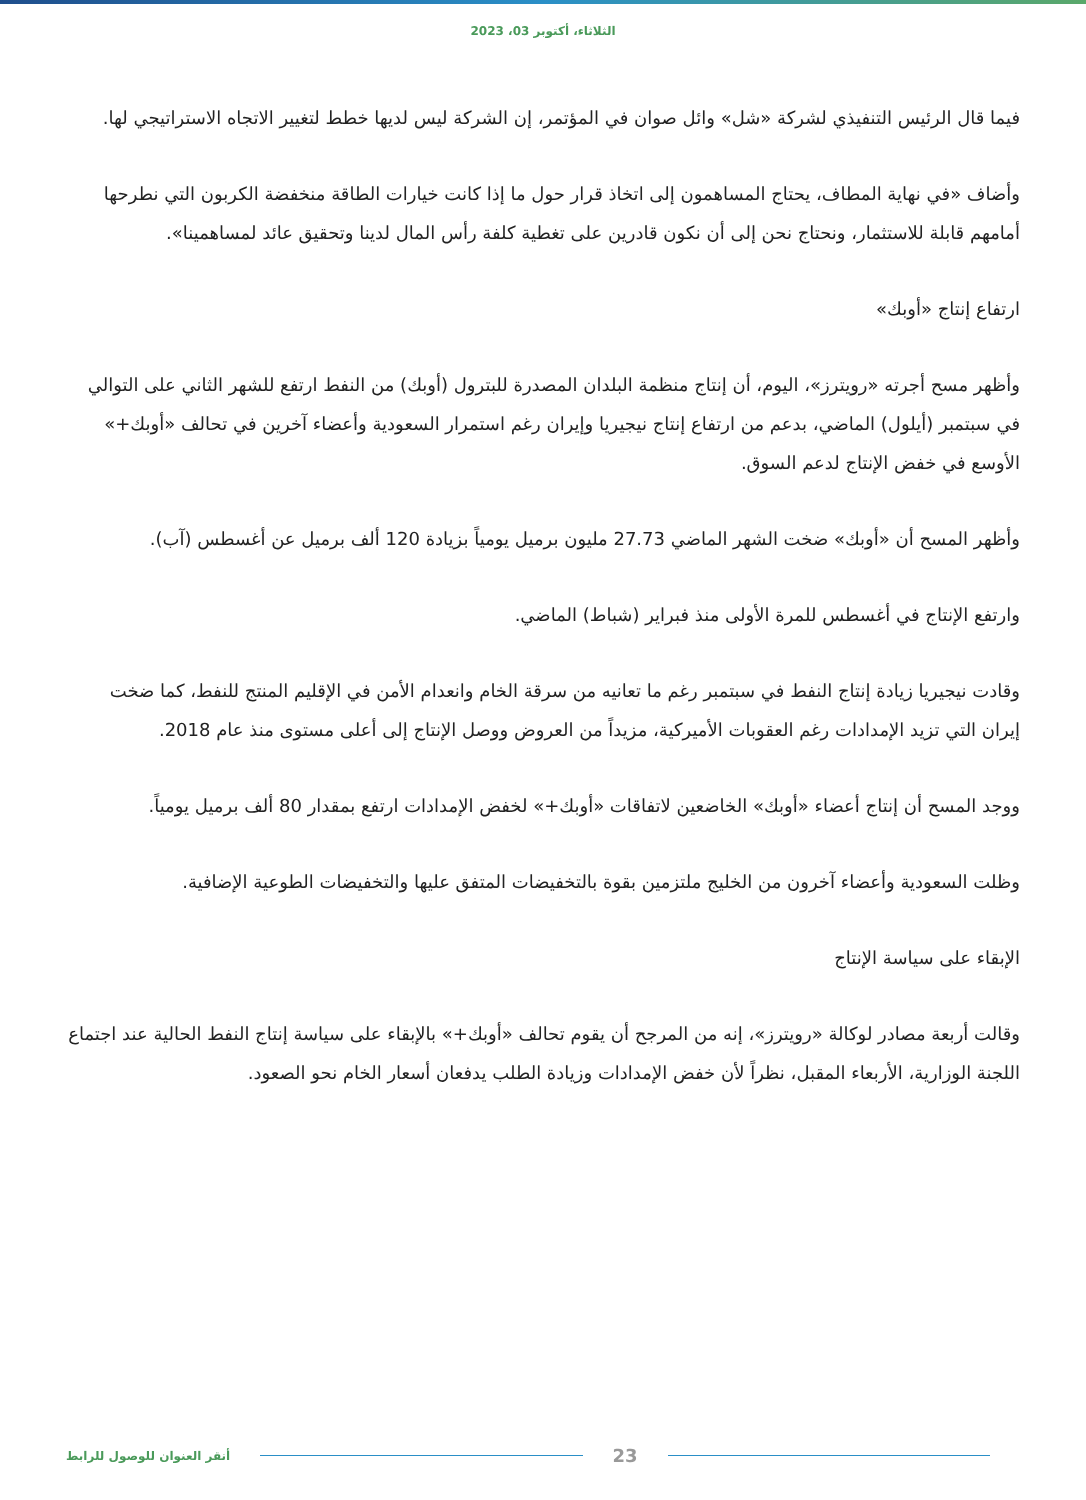الثلاثاء، أكتوبر 03، 2023
فيما قال الرئيس التنفيذي لشركة «شل» وائل صوان في المؤتمر، إن الشركة ليس لديها خطط لتغيير الاتجاه الاستراتيجي لها.
وأضاف «في نهاية المطاف، يحتاج المساهمون إلى اتخاذ قرار حول ما إذا كانت خيارات الطاقة منخفضة الكربون التي نطرحها أمامهم قابلة للاستثمار، ونحتاج نحن إلى أن نكون قادرين على تغطية كلفة رأس المال لدينا وتحقيق عائد لمساهمينا».
ارتفاع إنتاج «أوبك»
وأظهر مسح أجرته «رويترز»، اليوم، أن إنتاج منظمة البلدان المصدرة للبترول (أوبك) من النفط ارتفع للشهر الثاني على التوالي في سبتمبر (أيلول) الماضي، بدعم من ارتفاع إنتاج نيجيريا وإيران رغم استمرار السعودية وأعضاء آخرين في تحالف «أوبك+» الأوسع في خفض الإنتاج لدعم السوق.
وأظهر المسح أن «أوبك» ضخت الشهر الماضي 27.73 مليون برميل يومياً بزيادة 120 ألف برميل عن أغسطس (آب).
وارتفع الإنتاج في أغسطس للمرة الأولى منذ فبراير (شباط) الماضي.
وقادت نيجيريا زيادة إنتاج النفط في سبتمبر رغم ما تعانيه من سرقة الخام وانعدام الأمن في الإقليم المنتج للنفط، كما ضخت إيران التي تزيد الإمدادات رغم العقوبات الأميركية، مزيداً من العروض ووصل الإنتاج إلى أعلى مستوى منذ عام 2018.
ووجد المسح أن إنتاج أعضاء «أوبك» الخاضعين لاتفاقات «أوبك+» لخفض الإمدادات ارتفع بمقدار 80 ألف برميل يومياً.
وظلت السعودية وأعضاء آخرون من الخليج ملتزمين بقوة بالتخفيضات المتفق عليها والتخفيضات الطوعية الإضافية.
الإبقاء على سياسة الإنتاج
وقالت أربعة مصادر لوكالة «رويترز»، إنه من المرجح أن يقوم تحالف «أوبك+» بالإبقاء على سياسة إنتاج النفط الحالية عند اجتماع اللجنة الوزارية، الأربعاء المقبل، نظراً لأن خفض الإمدادات وزيادة الطلب يدفعان أسعار الخام نحو الصعود.
23
أنقر العنوان للوصول للرابط